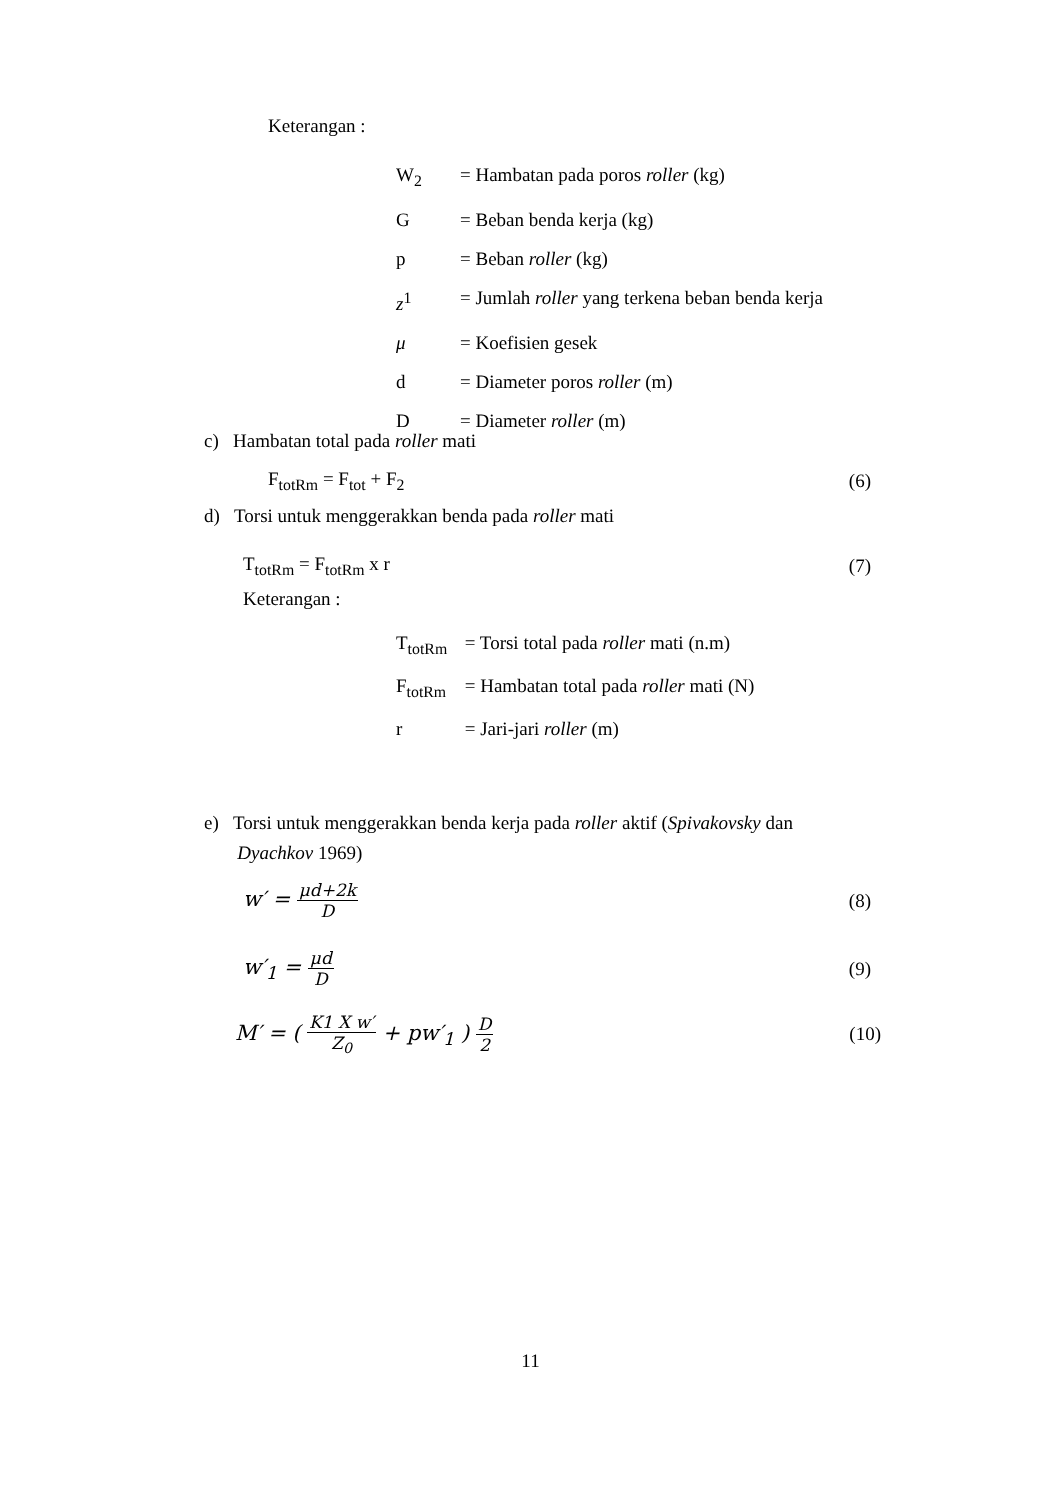Keterangan :
W<sub>2</sub> = Hambatan pada poros roller (kg)
G = Beban benda kerja (kg)
p = Beban roller (kg)
z<sup>1</sup> = Jumlah roller yang terkena beban benda kerja
μ = Koefisien gesek
d = Diameter poros roller (m)
D = Diameter roller (m)
c) Hambatan total pada roller mati
F<sub>totRm</sub> = F<sub>tot</sub> + F<sub>2</sub> (6)
d) Torsi untuk menggerakkan benda pada roller mati
T<sub>totRm</sub> = F<sub>totRm</sub> x r (7)
Keterangan :
T<sub>totRm</sub> = Torsi total pada roller mati (n.m)
F<sub>totRm</sub> = Hambatan total pada roller mati (N)
r = Jari-jari roller (m)
e) Torsi untuk menggerakkan benda kerja pada roller aktif (Spivakovsky dan
Dyachkov 1969)
w′ = μd+2k D (8)
w′<sub>1</sub> = μd D (9)
M′ = ( K1 X w′ Z<sub>0</sub> + pw′<sub>1</sub> ) D 2 (10)
11